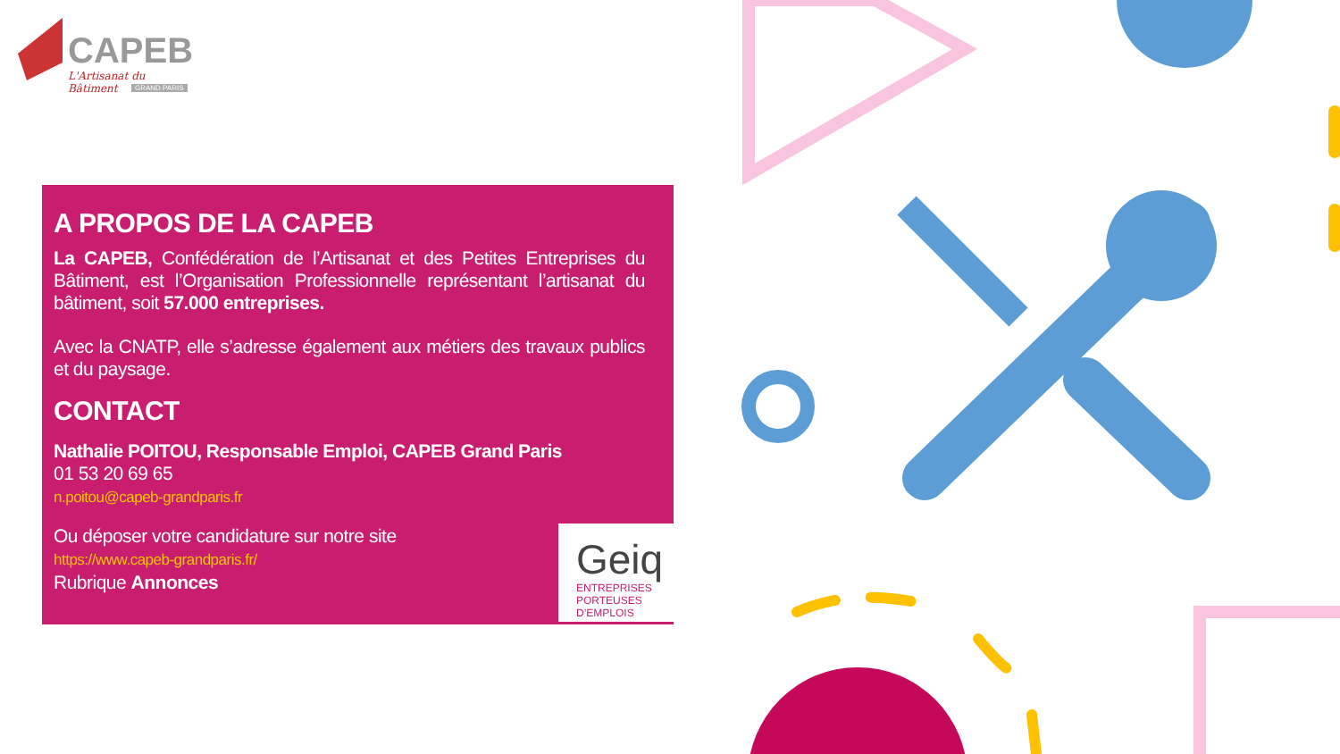CAPEB
L'Artisanat du Bâtiment
GRAND PARIS
A PROPOS DE LA CAPEB
La CAPEB, Confédération de l’Artisanat et des Petites Entreprises du Bâtiment, est l’Organisation Professionnelle représentant l’artisanat du bâtiment, soit 57.000 entreprises.
Avec la CNATP, elle s’adresse également aux métiers des travaux publics et du paysage.
CONTACT
Nathalie POITOU, Responsable Emploi, CAPEB Grand Paris
01 53 20 69 65
n.poitou@capeb-grandparis.fr
Ou déposer votre candidature sur notre site
https://www.capeb-grandparis.fr/
Rubrique Annonces
Geiq
ENTREPRISES
PORTEUSES D’EMPLOIS